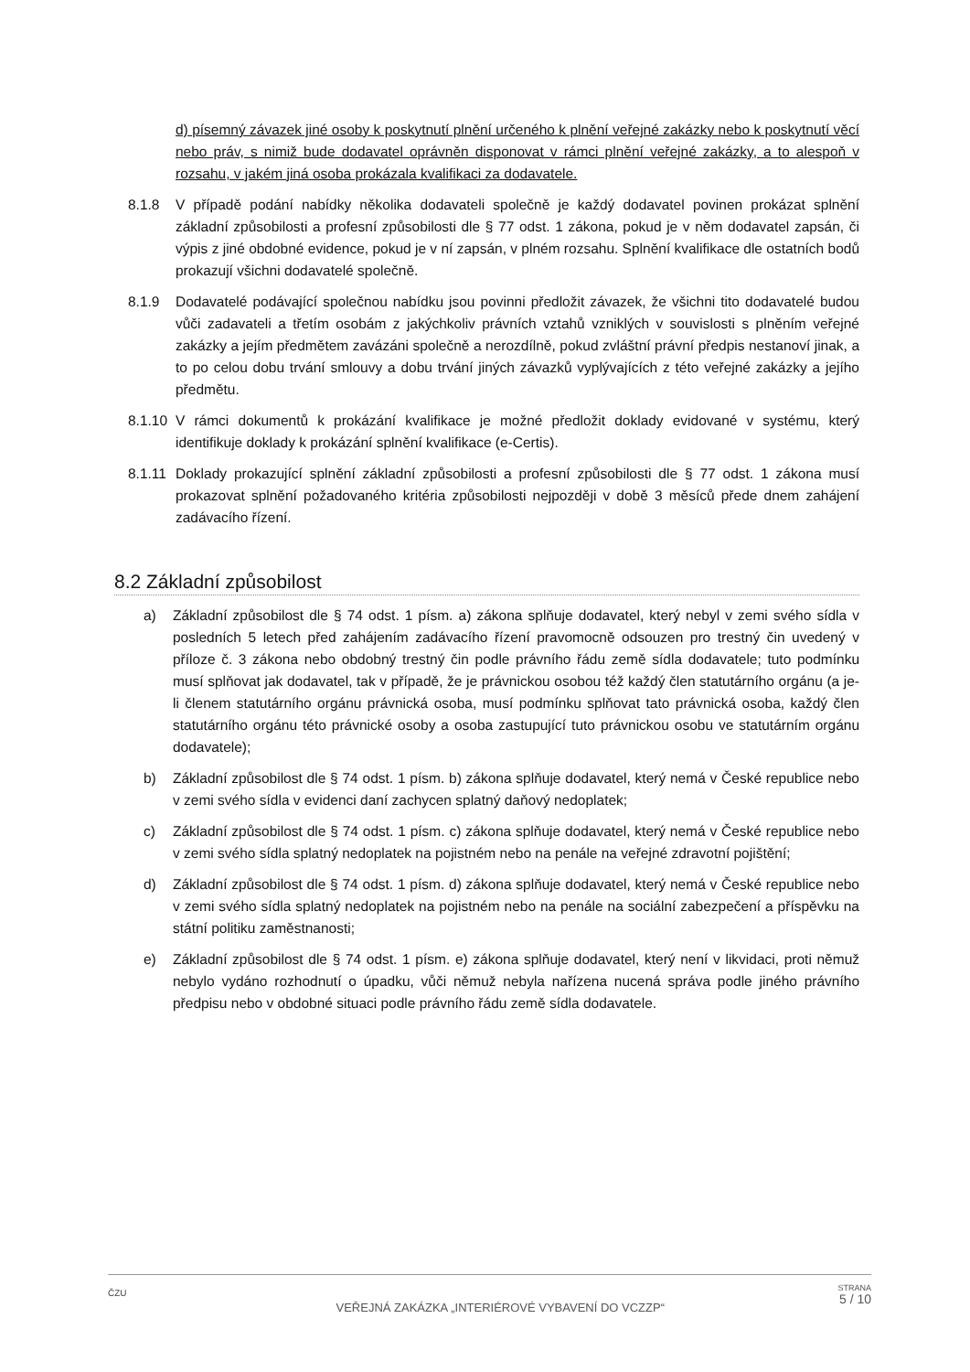d) písemný závazek jiné osoby k poskytnutí plnění určeného k plnění veřejné zakázky nebo k poskytnutí věcí nebo práv, s nimiž bude dodavatel oprávněn disponovat v rámci plnění veřejné zakázky, a to alespoň v rozsahu, v jakém jiná osoba prokázala kvalifikaci za dodavatele.
8.1.8 V případě podání nabídky několika dodavateli společně je každý dodavatel povinen prokázat splnění základní způsobilosti a profesní způsobilosti dle § 77 odst. 1 zákona, pokud je v něm dodavatel zapsán, či výpis z jiné obdobné evidence, pokud je v ní zapsán, v plném rozsahu. Splnění kvalifikace dle ostatních bodů prokazují všichni dodavatelé společně.
8.1.9 Dodavatelé podávající společnou nabídku jsou povinni předložit závazek, že všichni tito dodavatelé budou vůči zadavateli a třetím osobám z jakýchkoliv právních vztahů vzniklých v souvislosti s plněním veřejné zakázky a jejím předmětem zavázáni společně a nerozdílně, pokud zvláštní právní předpis nestanoví jinak, a to po celou dobu trvání smlouvy a dobu trvání jiných závazků vyplývajících z této veřejné zakázky a jejího předmětu.
8.1.10 V rámci dokumentů k prokázání kvalifikace je možné předložit doklady evidované v systému, který identifikuje doklady k prokázání splnění kvalifikace (e-Certis).
8.1.11 Doklady prokazující splnění základní způsobilosti a profesní způsobilosti dle § 77 odst. 1 zákona musí prokazovat splnění požadovaného kritéria způsobilosti nejpozději v době 3 měsíců přede dnem zahájení zadávacího řízení.
8.2 Základní způsobilost
a) Základní způsobilost dle § 74 odst. 1 písm. a) zákona splňuje dodavatel, který nebyl v zemi svého sídla v posledních 5 letech před zahájením zadávacího řízení pravomocně odsouzen pro trestný čin uvedený v příloze č. 3 zákona nebo obdobný trestný čin podle právního řádu země sídla dodavatele; tuto podmínku musí splňovat jak dodavatel, tak v případě, že je právnickou osobou též každý člen statutárního orgánu (a je-li členem statutárního orgánu právnická osoba, musí podmínku splňovat tato právnická osoba, každý člen statutárního orgánu této právnické osoby a osoba zastupující tuto právnickou osobu ve statutárním orgánu dodavatele);
b) Základní způsobilost dle § 74 odst. 1 písm. b) zákona splňuje dodavatel, který nemá v České republice nebo v zemi svého sídla v evidenci daní zachycen splatný daňový nedoplatek;
c) Základní způsobilost dle § 74 odst. 1 písm. c) zákona splňuje dodavatel, který nemá v České republice nebo v zemi svého sídla splatný nedoplatek na pojistném nebo na penále na veřejné zdravotní pojištění;
d) Základní způsobilost dle § 74 odst. 1 písm. d) zákona splňuje dodavatel, který nemá v České republice nebo v zemi svého sídla splatný nedoplatek na pojistném nebo na penále na sociální zabezpečení a příspěvku na státní politiku zaměstnanosti;
e) Základní způsobilost dle § 74 odst. 1 písm. e) zákona splňuje dodavatel, který není v likvidaci, proti němuž nebylo vydáno rozhodnutí o úpadku, vůči němuž nebyla nařízena nucená správa podle jiného právního předpisu nebo v obdobné situaci podle právního řádu země sídla dodavatele.
ČZU
VEŘEJNÁ ZAKÁZKA „INTERIÉROVÉ VYBAVENÍ DO VCZZP“
STRANA
5 / 10